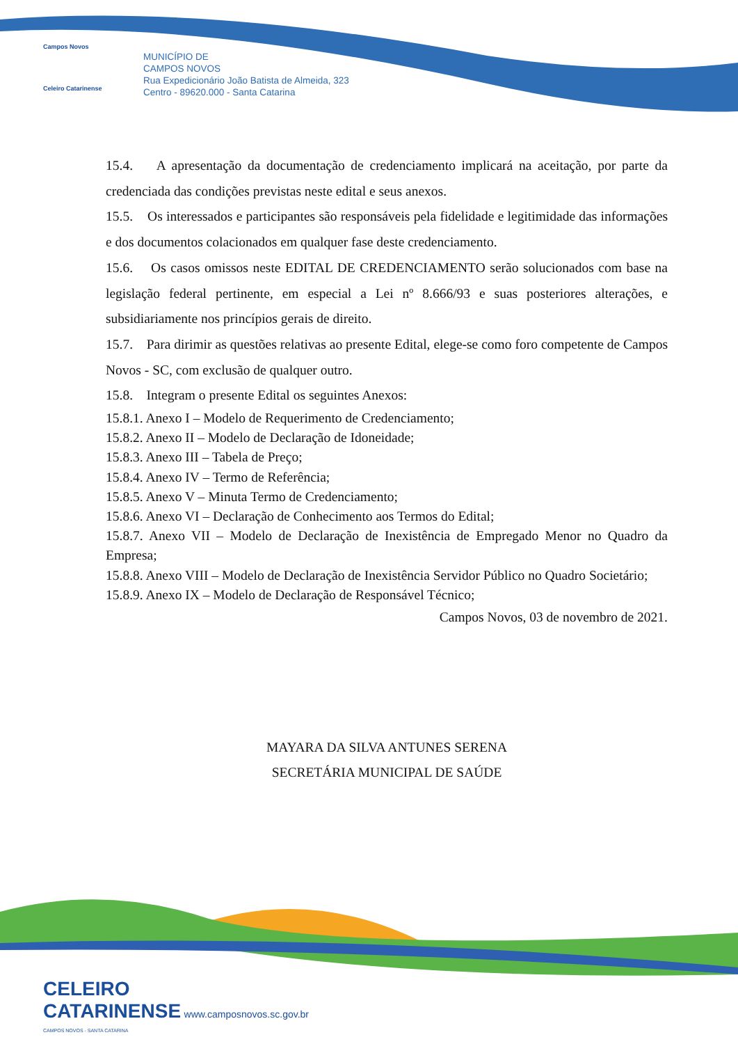Campos Novos
Celeiro Catarinense
MUNICÍPIO DE
CAMPOS NOVOS
Rua Expedicionário João Batista de Almeida, 323
Centro - 89620.000 - Santa Catarina
15.4. A apresentação da documentação de credenciamento implicará na aceitação, por parte da credenciada das condições previstas neste edital e seus anexos.
15.5. Os interessados e participantes são responsáveis pela fidelidade e legitimidade das informações e dos documentos colacionados em qualquer fase deste credenciamento.
15.6. Os casos omissos neste EDITAL DE CREDENCIAMENTO serão solucionados com base na legislação federal pertinente, em especial a Lei nº 8.666/93 e suas posteriores alterações, e subsidiariamente nos princípios gerais de direito.
15.7. Para dirimir as questões relativas ao presente Edital, elege-se como foro competente de Campos Novos - SC, com exclusão de qualquer outro.
15.8. Integram o presente Edital os seguintes Anexos:
15.8.1. Anexo I – Modelo de Requerimento de Credenciamento;
15.8.2. Anexo II – Modelo de Declaração de Idoneidade;
15.8.3. Anexo III – Tabela de Preço;
15.8.4. Anexo IV – Termo de Referência;
15.8.5. Anexo V – Minuta Termo de Credenciamento;
15.8.6. Anexo VI – Declaração de Conhecimento aos Termos do Edital;
15.8.7. Anexo VII – Modelo de Declaração de Inexistência de Empregado Menor no Quadro da Empresa;
15.8.8. Anexo VIII – Modelo de Declaração de Inexistência Servidor Público no Quadro Societário;
15.8.9. Anexo IX – Modelo de Declaração de Responsável Técnico;
Campos Novos, 03 de novembro de 2021.
MAYARA DA SILVA ANTUNES SERENA
SECRETÁRIA MUNICIPAL DE SAÚDE
CELEIRO
CATARINENSE www.camposnovos.sc.gov.br
CAMPOS NOVOS - SANTA CATARINA